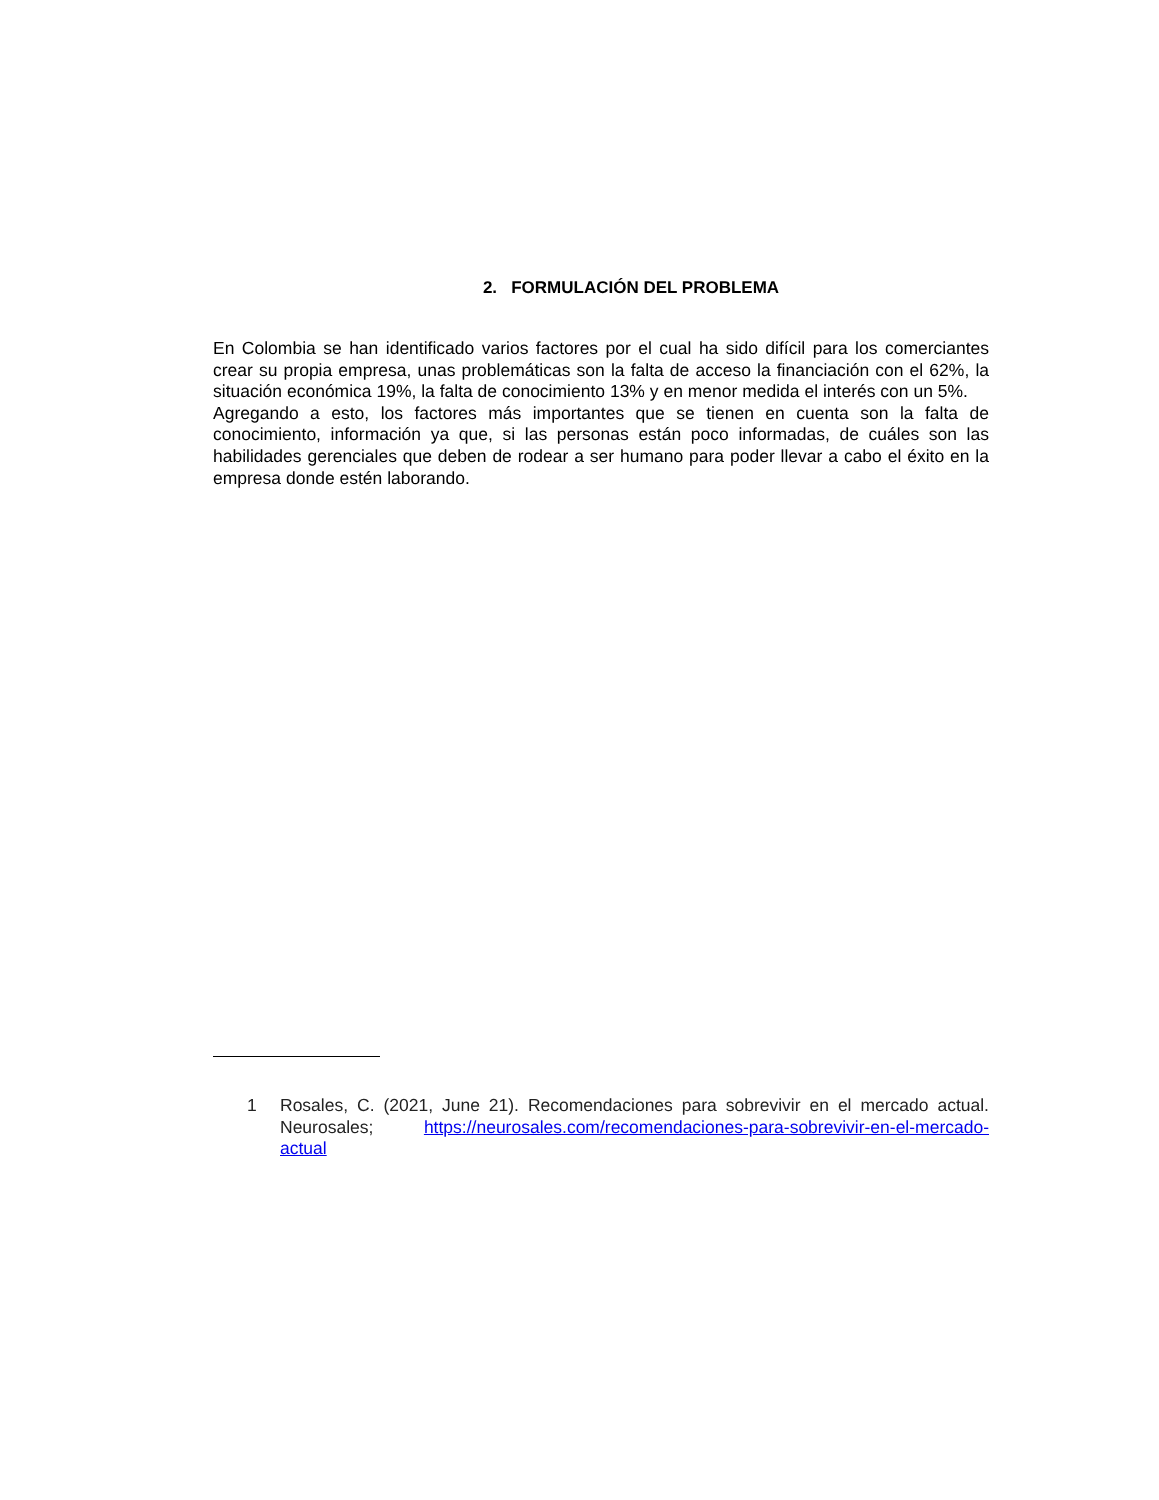2. FORMULACIÓN DEL PROBLEMA
En Colombia se han identificado varios factores por el cual ha sido difícil para los comerciantes crear su propia empresa, unas problemáticas son la falta de acceso la financiación con el 62%, la situación económica 19%, la falta de conocimiento 13% y en menor medida el interés con un 5%.
Agregando a esto, los factores más importantes que se tienen en cuenta son la falta de conocimiento, información ya que, si las personas están poco informadas, de cuáles son las habilidades gerenciales que deben de rodear a ser humano para poder llevar a cabo el éxito en la empresa donde estén laborando.
1 Rosales, C. (2021, June 21). Recomendaciones para sobrevivir en el mercado actual. Neurosales; https://neurosales.com/recomendaciones-para-sobrevivir-en-el-mercado-actual